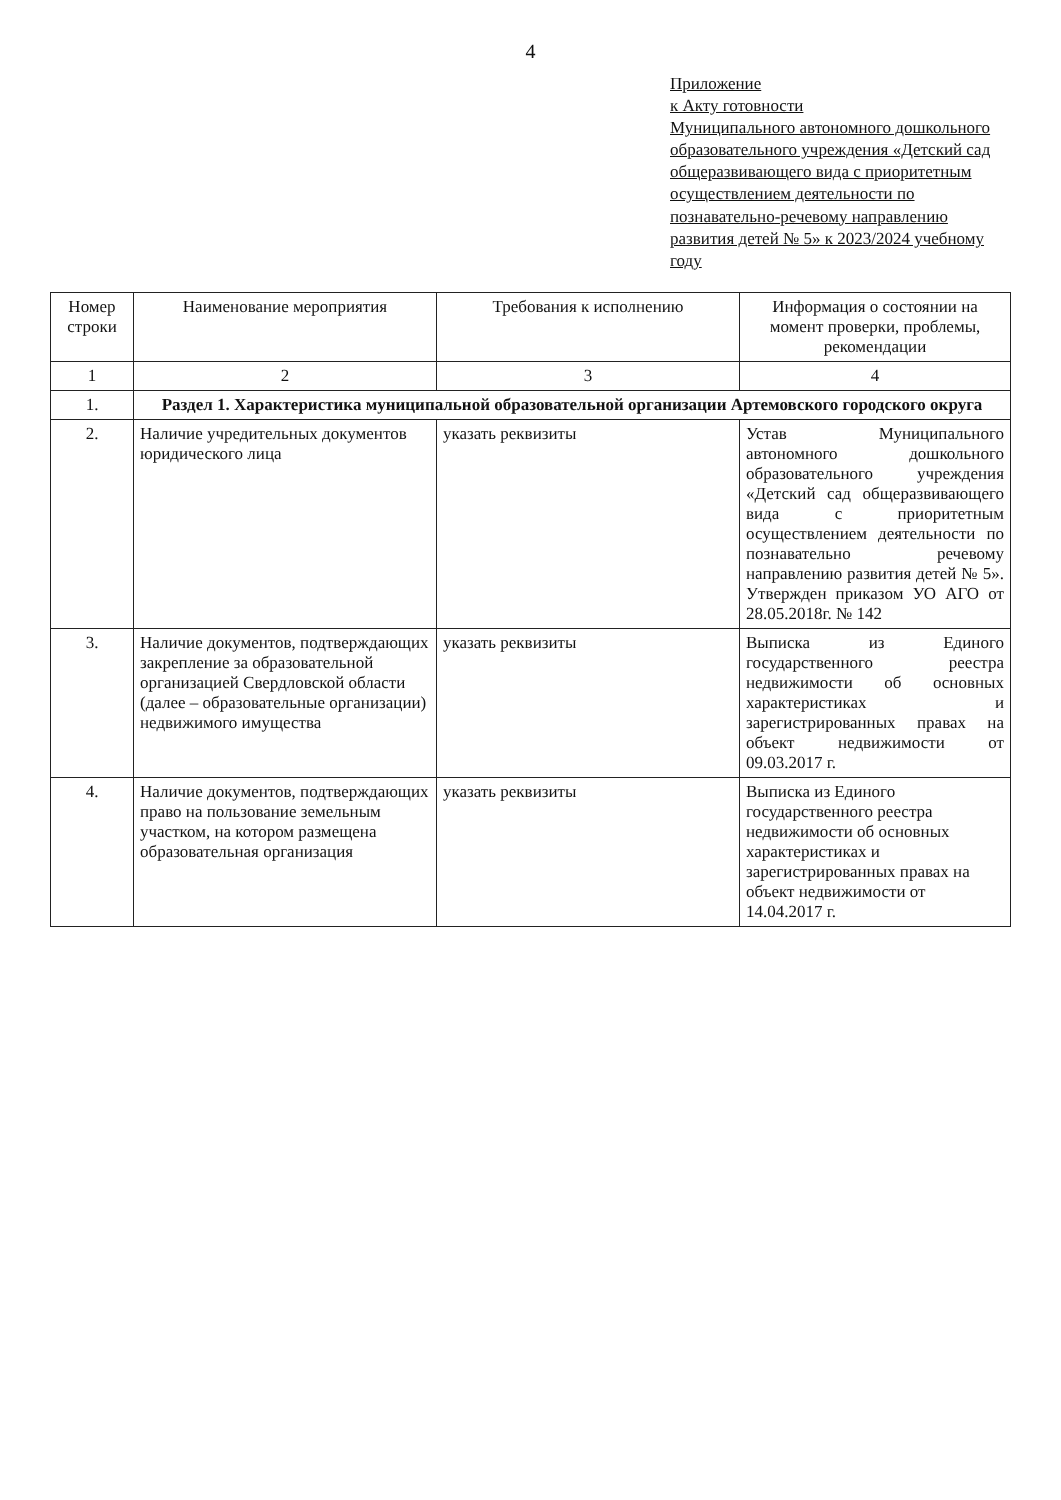4
Приложение
к Акту готовности
Муниципального автономного дошкольного образовательного учреждения «Детский сад общеразвивающего вида с приоритетным осуществлением деятельности по познавательно-речевому направлению развития детей № 5» к 2023/2024 учебному году
| Номер строки | Наименование мероприятия | Требования к исполнению | Информация о состоянии на момент проверки, проблемы, рекомендации |
| --- | --- | --- | --- |
| 1 | 2 | 3 | 4 |
| 1. | Раздел 1. Характеристика муниципальной образовательной организации Артемовского городского округа | | |
| 2. | Наличие учредительных документов юридического лица | указать реквизиты | Устав Муниципального автономного дошкольного образовательного учреждения «Детский сад общеразвивающего вида с приоритетным осуществлением деятельности по познавательно речевому направлению развития детей № 5». Утвержден приказом УО АГО от 28.05.2018г. № 142 |
| 3. | Наличие документов, подтверждающих закрепление за образовательной организацией Свердловской области (далее – образовательные организации) недвижимого имущества | указать реквизиты | Выписка из Единого государственного реестра недвижимости об основных характеристиках и зарегистрированных правах на объект недвижимости от 09.03.2017 г. |
| 4. | Наличие документов, подтверждающих право на пользование земельным участком, на котором размещена образовательная организация | указать реквизиты | Выписка из Единого государственного реестра недвижимости об основных характеристиках и зарегистрированных правах на объект недвижимости от 14.04.2017 г. |